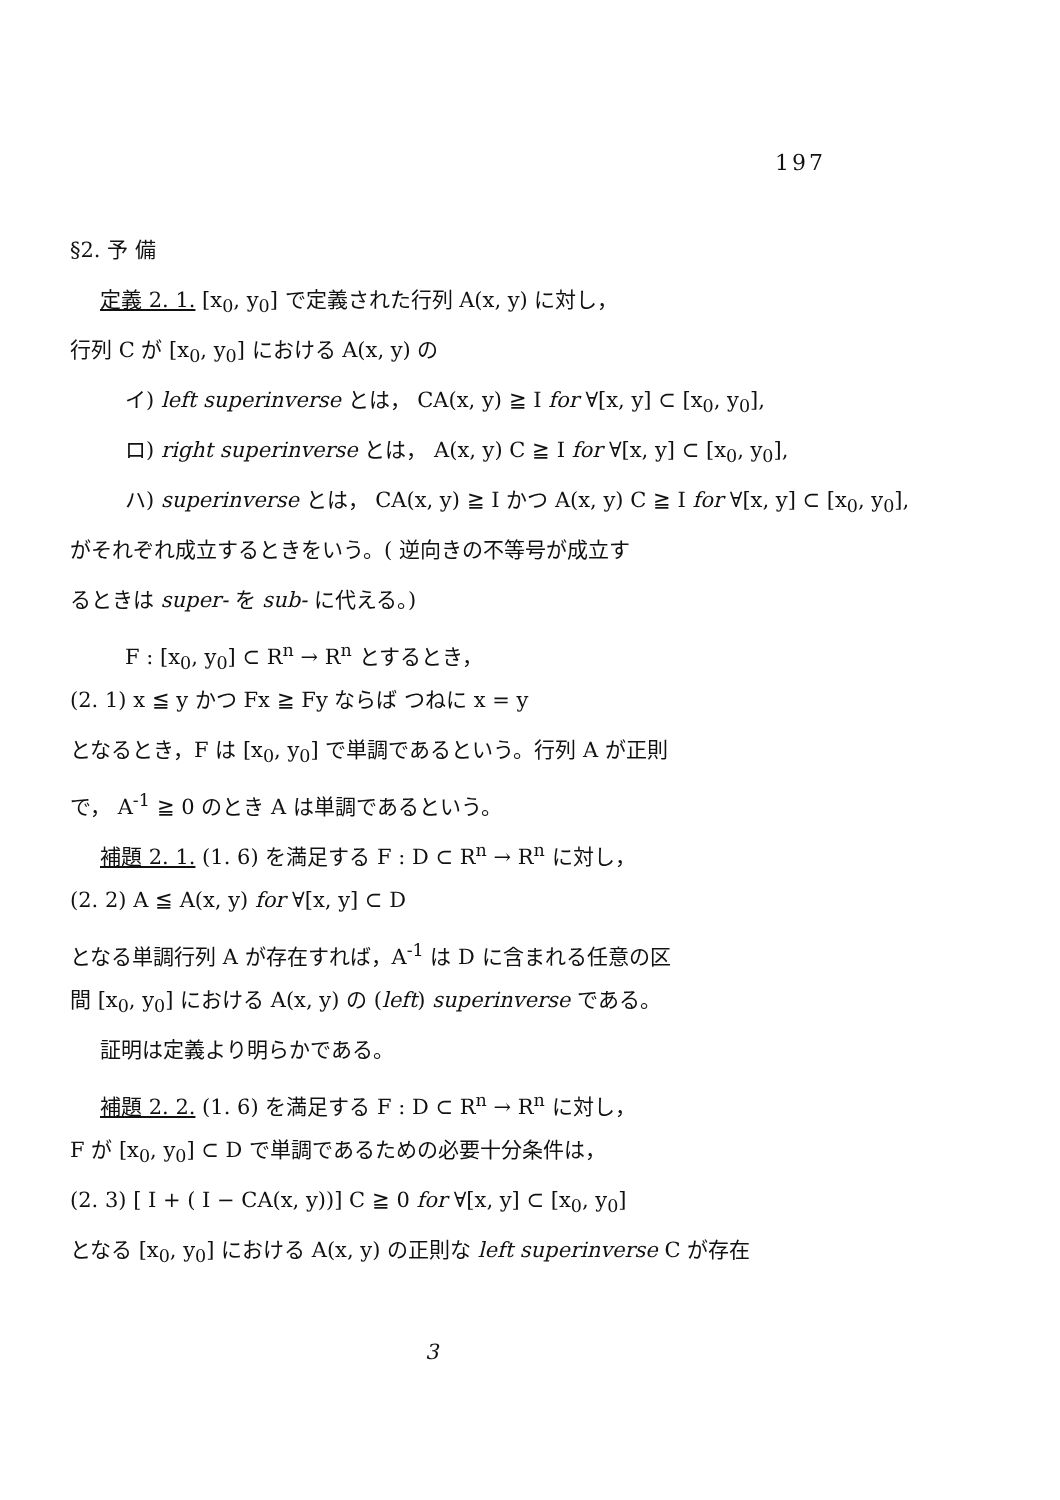197
§2. 予 備
定義 2. 1. [x<sub>0</sub>, y<sub>0</sub>] で定義された行列 A(x, y) に対し，
行列 C が [x<sub>0</sub>, y<sub>0</sub>] における A(x, y) の
イ) left superinverse とは， CA(x, y) ≧ I for ∀[x, y] ⊂ [x<sub>0</sub>, y<sub>0</sub>],
ロ) right superinverse とは， A(x, y) C ≧ I for ∀[x, y] ⊂ [x<sub>0</sub>, y<sub>0</sub>],
ハ) superinverse とは， CA(x, y) ≧ I かつ A(x, y) C ≧ I for ∀[x, y] ⊂ [x<sub>0</sub>, y<sub>0</sub>],
がそれぞれ成立するときをいう。( 逆向きの不等号が成立す
るときは super- を sub- に代える。)
F : [x<sub>0</sub>, y<sub>0</sub>] ⊂ R<sup>n</sup> → R<sup>n</sup> とするとき，
(2. 1) x ≦ y かつ Fx ≧ Fy ならば つねに x = y
となるとき，F は [x<sub>0</sub>, y<sub>0</sub>] で単調であるという。行列 A が正則
で， A<sup>-1</sup> ≧ 0 のとき A は単調であるという。
補題 2. 1. (1. 6) を満足する F : D ⊂ R<sup>n</sup> → R<sup>n</sup> に対し，
(2. 2) A ≦ A(x, y) for ∀[x, y] ⊂ D
となる単調行列 A が存在すれば，A<sup>-1</sup> は D に含まれる任意の区
間 [x<sub>0</sub>, y<sub>0</sub>] における A(x, y) の (left) superinverse である。
証明は定義より明らかである。
補題 2. 2. (1. 6) を満足する F : D ⊂ R<sup>n</sup> → R<sup>n</sup> に対し，
F が [x<sub>0</sub>, y<sub>0</sub>] ⊂ D で単調であるための必要十分条件は，
(2. 3) [ I + ( I − CA(x, y))] C ≧ 0 for ∀[x, y] ⊂ [x<sub>0</sub>, y<sub>0</sub>]
となる [x<sub>0</sub>, y<sub>0</sub>] における A(x, y) の正則な left superinverse C が存在
3